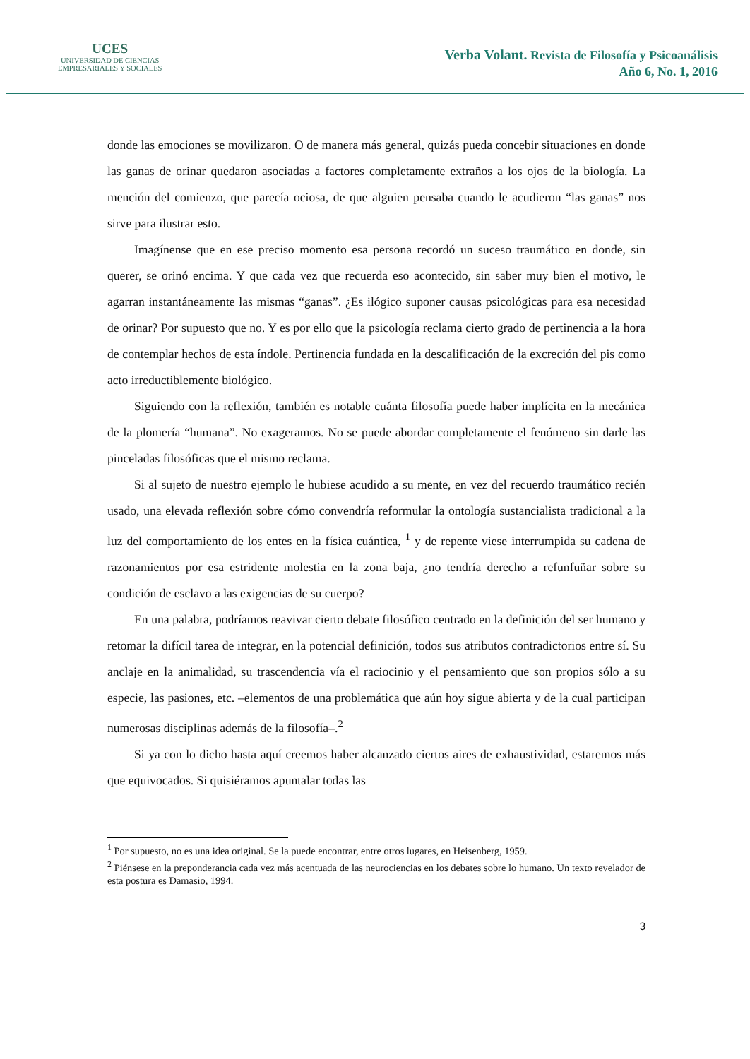UCES
UNIVERSIDAD DE CIENCIAS
EMPRESARIALES Y SOCIALES
Verba Volant. Revista de Filosofía y Psicoanálisis
Año 6, No. 1, 2016
donde las emociones se movilizaron. O de manera más general, quizás pueda concebir situaciones en donde las ganas de orinar quedaron asociadas a factores completamente extraños a los ojos de la biología. La mención del comienzo, que parecía ociosa, de que alguien pensaba cuando le acudieron “las ganas” nos sirve para ilustrar esto.
Imagínense que en ese preciso momento esa persona recordó un suceso traumático en donde, sin querer, se orinó encima. Y que cada vez que recuerda eso acontecido, sin saber muy bien el motivo, le agarran instantáneamente las mismas “ganas”. ¿Es ilógico suponer causas psicológicas para esa necesidad de orinar? Por supuesto que no. Y es por ello que la psicología reclama cierto grado de pertinencia a la hora de contemplar hechos de esta índole. Pertinencia fundada en la descalificación de la excreción del pis como acto irreductiblemente biológico.
Siguiendo con la reflexión, también es notable cuánta filosofía puede haber implícita en la mecánica de la plomería “humana”. No exageramos. No se puede abordar completamente el fenómeno sin darle las pinceladas filosóficas que el mismo reclama.
Si al sujeto de nuestro ejemplo le hubiese acudido a su mente, en vez del recuerdo traumático recién usado, una elevada reflexión sobre cómo convendría reformular la ontología sustancialista tradicional a la luz del comportamiento de los entes en la física cuántica, <sup>1</sup> y de repente viese interrumpida su cadena de razonamientos por esa estridente molestia en la zona baja, ¿no tendría derecho a refunfuñar sobre su condición de esclavo a las exigencias de su cuerpo?
En una palabra, podríamos reavivar cierto debate filosófico centrado en la definición del ser humano y retomar la difícil tarea de integrar, en la potencial definición, todos sus atributos contradictorios entre sí. Su anclaje en la animalidad, su trascendencia vía el raciocinio y el pensamiento que son propios sólo a su especie, las pasiones, etc. –elementos de una problemática que aún hoy sigue abierta y de la cual participan numerosas disciplinas además de la filosofía–.<sup>2</sup>
Si ya con lo dicho hasta aquí creemos haber alcanzado ciertos aires de exhaustividad, estaremos más que equivocados. Si quisiéramos apuntalar todas las
<sup>1</sup> Por supuesto, no es una idea original. Se la puede encontrar, entre otros lugares, en Heisenberg, 1959.
<sup>2</sup> Piénsese en la preponderancia cada vez más acentuada de las neurociencias en los debates sobre lo humano. Un texto revelador de esta postura es Damasio, 1994.
3